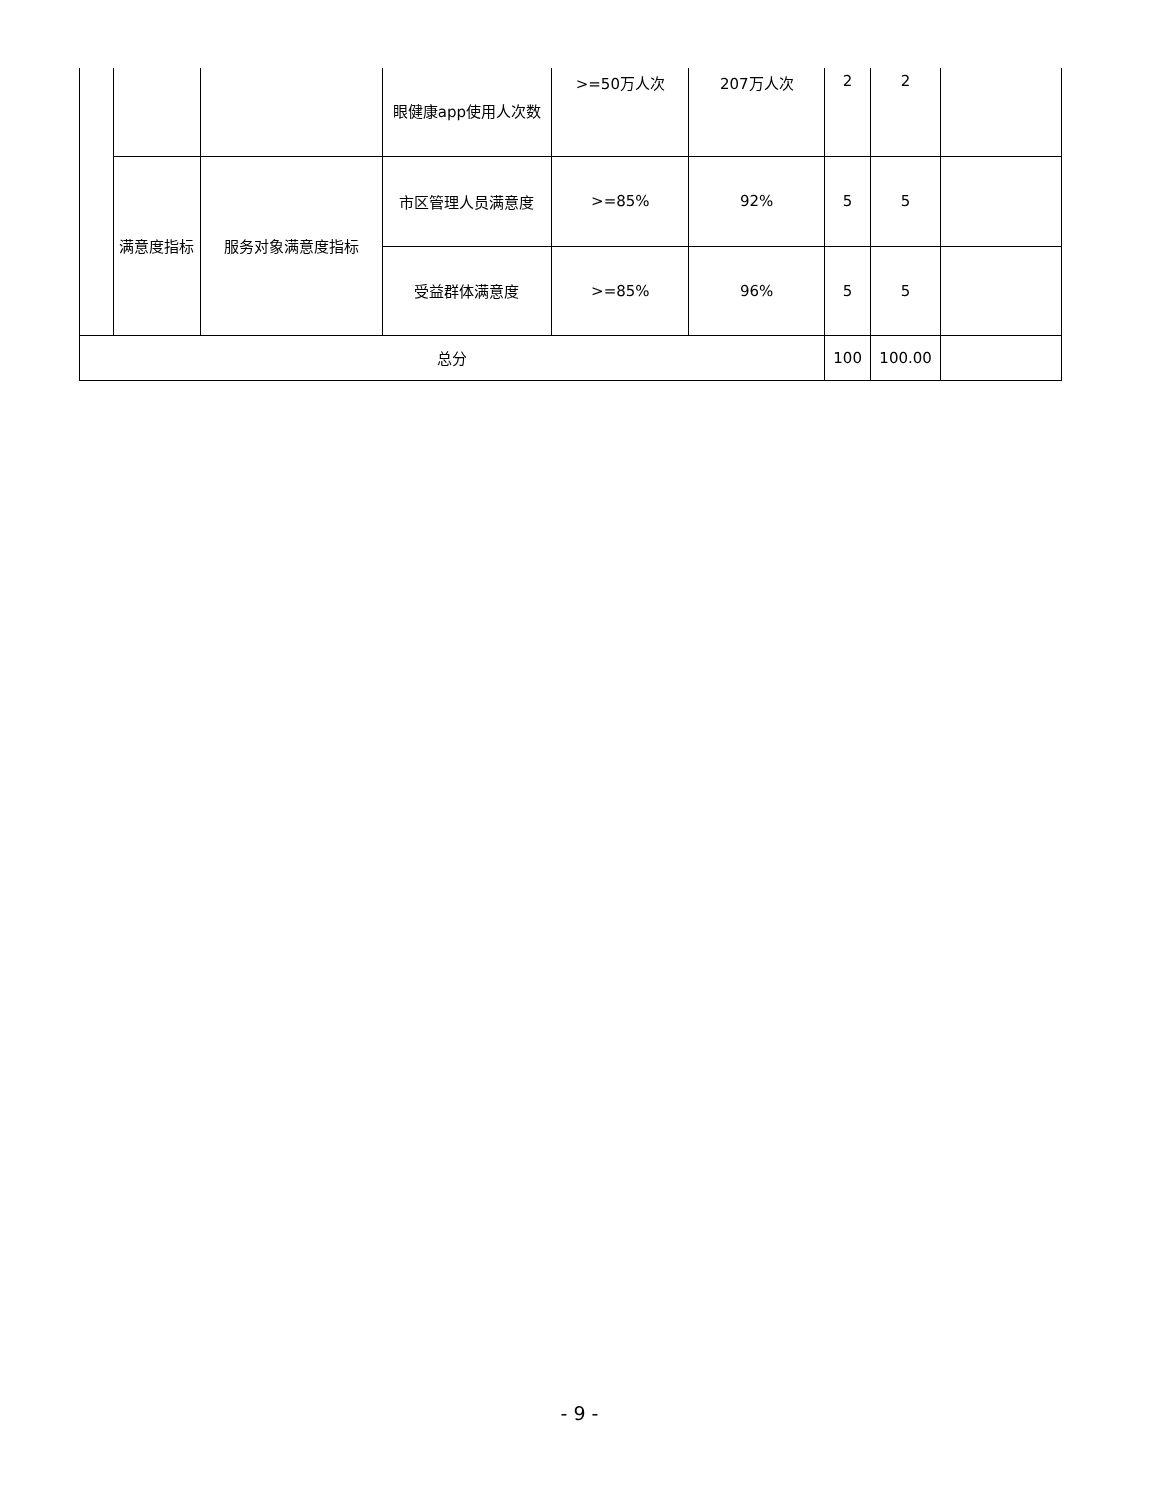| | | | 眼健康app使用人次数 | >=50万人次 | 207万人次 | 2 | 2 | |
| | 满意度指标 | 服务对象满意度指标 | 市区管理人员满意度 | >=85% | 92% | 5 | 5 | |
| | | | 受益群体满意度 | >=85% | 96% | 5 | 5 | |
| 总分 | | | | | | 100 | 100.00 | |
- 9 -